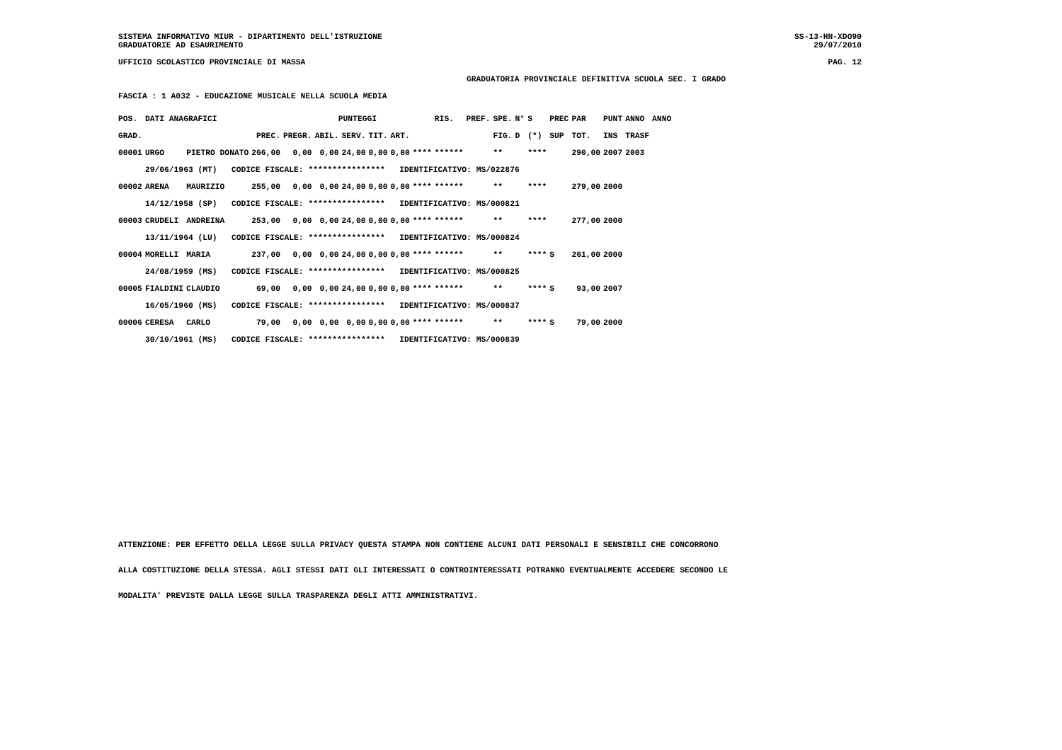SISTEMA INFORMATIVO MIUR - DIPARTIMENTO DELL'ISTRUZIONE SS-13-HN-XDO90
GRADUATORIE AD ESAURIMENTO 29/07/2010
UFFICIO SCOLASTICO PROVINCIALE DI MASSA PAG. 12
GRADUATORIA PROVINCIALE DEFINITIVA SCUOLA SEC. I GRADO
FASCIA : 1 A032 - EDUCAZIONE MUSICALE NELLA SCUOLA MEDIA
| POS. | DATI ANAGRAFICI | | | PUNTEGGI | | | | | | RIS. | PREF. | SPE. | N° | S | PREC | PAR | PUNT | ANNO | ANNO |
| --- | --- | --- | --- | --- | --- | --- | --- | --- | --- | --- | --- | --- | --- | --- | --- | --- | --- | --- | --- |
| GRAD. | | | PREC. | PREGR. | ABIL. | SERV. | TIT. | ART. | | | | FIG. | D | (*) | SUP | TOT. | INS | TRASF | |
| 00001 | URGO | PIETRO DONATO | 266,00 | 0,00 | 0,00 | 24,00 | 0,00 | 0,00 | **** | ****** | | ** | | **** | | 290,00 | 2007 | 2003 | |
| | 29/06/1963 (MT) CODICE FISCALE: **************** IDENTIFICATIVO: MS/022876 | | | | | | | | | | | | | | | | | | |
| 00002 | ARENA | MAURIZIO | 255,00 | 0,00 | 0,00 | 24,00 | 0,00 | 0,00 | **** | ****** | | ** | | **** | | 279,00 | 2000 | | |
| | 14/12/1958 (SP) CODICE FISCALE: **************** IDENTIFICATIVO: MS/000821 | | | | | | | | | | | | | | | | | | |
| 00003 | CRUDELI | ANDREINA | 253,00 | 0,00 | 0,00 | 24,00 | 0,00 | 0,00 | **** | ****** | | ** | | **** | | 277,00 | 2000 | | |
| | 13/11/1964 (LU) CODICE FISCALE: **************** IDENTIFICATIVO: MS/000824 | | | | | | | | | | | | | | | | | | |
| 00004 | MORELLI | MARIA | 237,00 | 0,00 | 0,00 | 24,00 | 0,00 | 0,00 | **** | ****** | | ** | | **** | S | 261,00 | 2000 | | |
| | 24/08/1959 (MS) CODICE FISCALE: **************** IDENTIFICATIVO: MS/000825 | | | | | | | | | | | | | | | | | | |
| 00005 | FIALDINI | CLAUDIO | 69,00 | 0,00 | 0,00 | 24,00 | 0,00 | 0,00 | **** | ****** | | ** | | **** | S | 93,00 | 2007 | | |
| | 16/05/1960 (MS) CODICE FISCALE: **************** IDENTIFICATIVO: MS/000837 | | | | | | | | | | | | | | | | | | |
| 00006 | CERESA | CARLO | 79,00 | 0,00 | 0,00 | 0,00 | 0,00 | 0,00 | **** | ****** | | ** | | **** | S | 79,00 | 2000 | | |
| | 30/10/1961 (MS) CODICE FISCALE: **************** IDENTIFICATIVO: MS/000839 | | | | | | | | | | | | | | | | | | |
ATTENZIONE: PER EFFETTO DELLA LEGGE SULLA PRIVACY QUESTA STAMPA NON CONTIENE ALCUNI DATI PERSONALI E SENSIBILI CHE CONCORRONO
ALLA COSTITUZIONE DELLA STESSA. AGLI STESSI DATI GLI INTERESSATI O CONTROINTERESSATI POTRANNO EVENTUALMENTE ACCEDERE SECONDO LE
MODALITA' PREVISTE DALLA LEGGE SULLA TRASPARENZA DEGLI ATTI AMMINISTRATIVI.